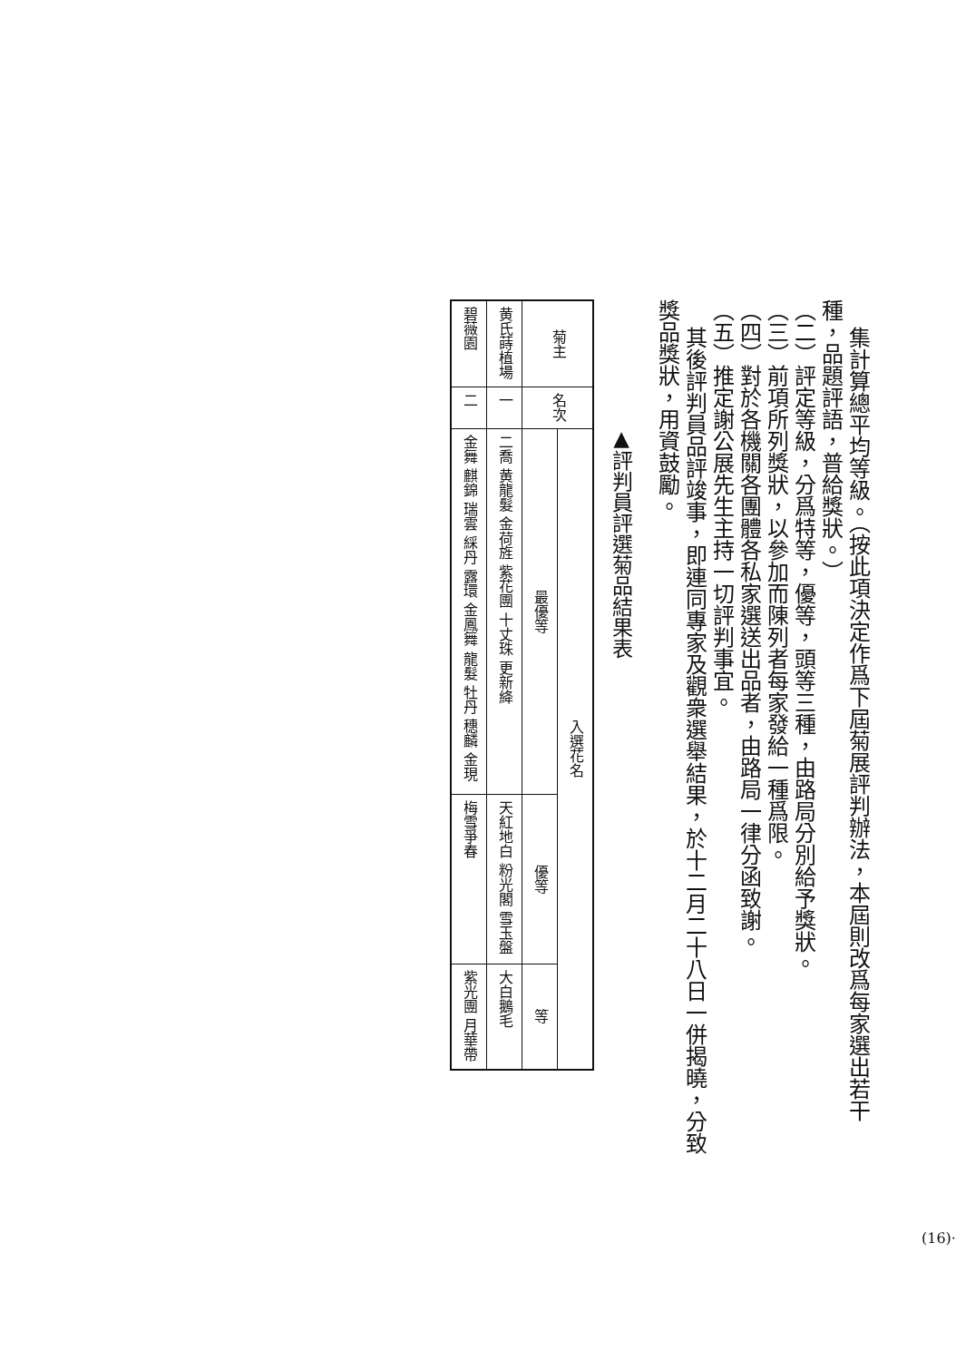集計算總平均等級。（按此項決定作爲下屆菊展評判辦法，本屆則改爲每家選出若干
種，品題評語，普給獎狀。）
（二）評定等級，分爲特等，優等，頭等三種，由路局分別給予獎狀。
（三）前項所列獎狀，以參加而陳列者每家發給一種爲限。
（四）對於各機關各團體各私家選送出品者，由路局一律分函致謝。
（五）推定謝公展先生主持一切評判事宜。
其後評判員品評竣事，即連同專家及觀衆選舉結果，於十二月二十八日一併揭曉，分致
獎品獎狀，用資鼓勵。
▲評判員評選菊品結果表
| 菊主 | 名次 | 入選花名 | | |
| --- | --- | --- | --- | --- |
| | | 最優等 | 優等 | 等 |
| 黄氏蒔植場 | 一 | 二喬 黄龍髮 金荷旌 紫花團 十丈珠 更新絳 | 天紅地白 粉光閣 雪玉盤 | 大白鵝毛 |
| 碧薇園 | 二 | 金舞 麒錦 瑞雲 綵丹 露環 金鳳舞 龍髮 牡丹 穗麟 金現 | 梅雪爭春 | 紫光團 月華帶 |
(16)·